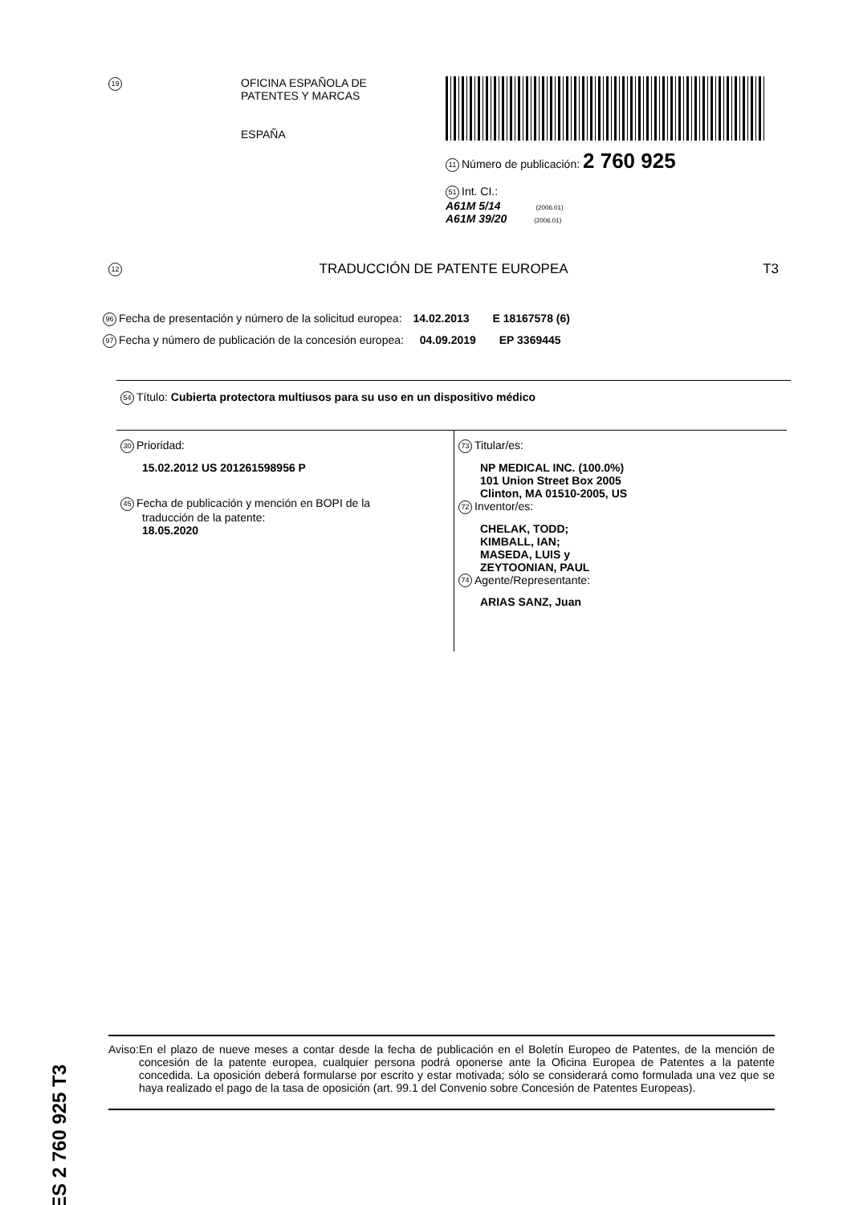19
OFICINA ESPAÑOLA DE
PATENTES Y MARCAS
ESPAÑA
11 Número de publicación: 2 760 925
51 Int. CI.:
A61M 5/14 (2006.01)
A61M 39/20 (2006.01)
12 TRADUCCIÓN DE PATENTE EUROPEA T3
96 Fecha de presentación y número de la solicitud europea: 14.02.2013 E 18167578 (6)
97 Fecha y número de publicación de la concesión europea: 04.09.2019 EP 3369445
54 Título: Cubierta protectora multiusos para su uso en un dispositivo médico
30 Prioridad:
15.02.2012 US 201261598956 P
45 Fecha de publicación y mención en BOPI de la
traducción de la patente:
18.05.2020
73 Titular/es:
NP MEDICAL INC. (100.0%)
101 Union Street Box 2005
Clinton, MA 01510-2005, US
72 Inventor/es:
CHELAK, TODD;
KIMBALL, IAN;
MASEDA, LUIS y
ZEYTOONIAN, PAUL
74 Agente/Representante:
ARIAS SANZ, Juan
ES 2 760 925 T3
Aviso: En el plazo de nueve meses a contar desde la fecha de publicación en el Boletín Europeo de Patentes, de la mención de concesión de la patente europea, cualquier persona podrá oponerse ante la Oficina Europea de Patentes a la patente concedida. La oposición deberá formularse por escrito y estar motivada; sólo se considerará como formulada una vez que se haya realizado el pago de la tasa de oposición (art. 99.1 del Convenio sobre Concesión de Patentes Europeas).